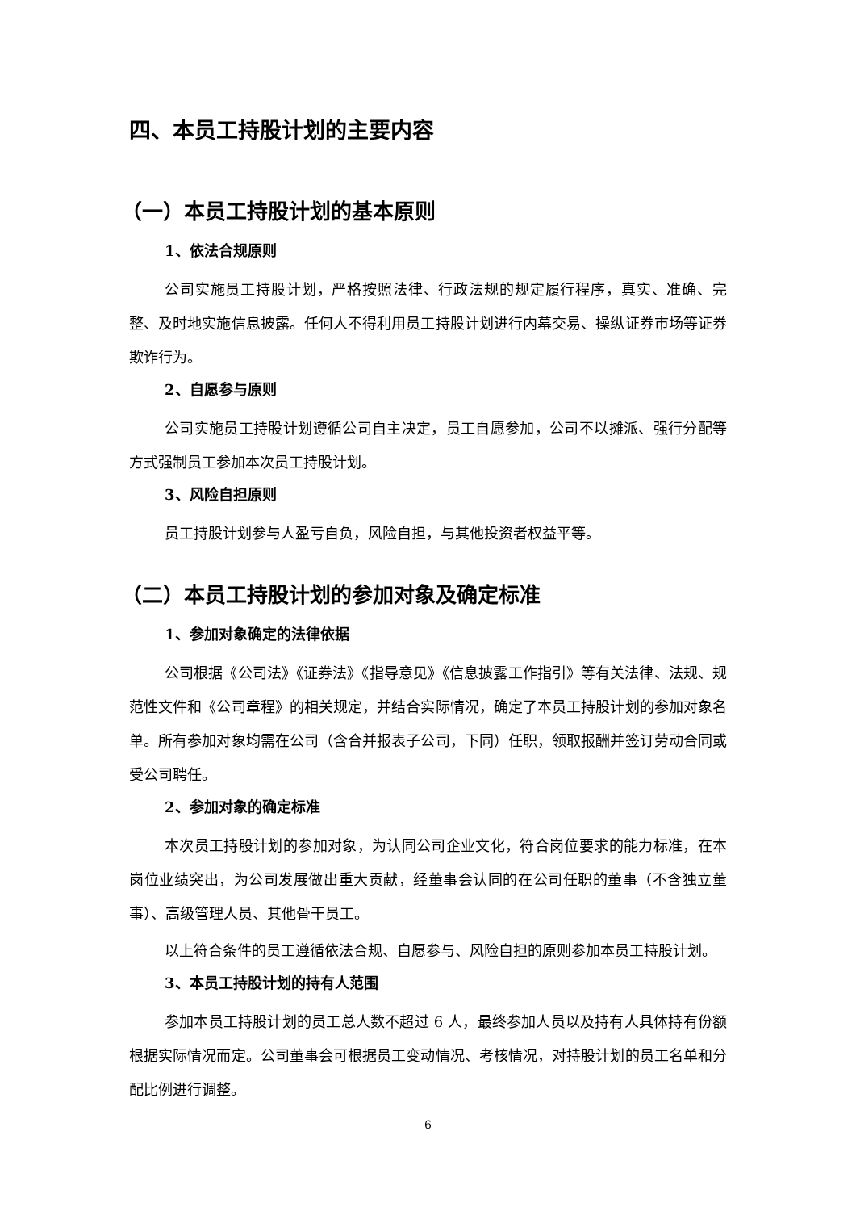四、本员工持股计划的主要内容
（一）本员工持股计划的基本原则
1、依法合规原则
公司实施员工持股计划，严格按照法律、行政法规的规定履行程序，真实、准确、完整、及时地实施信息披露。任何人不得利用员工持股计划进行内幕交易、操纵证券市场等证券欺诈行为。
2、自愿参与原则
公司实施员工持股计划遵循公司自主决定，员工自愿参加，公司不以摊派、强行分配等方式强制员工参加本次员工持股计划。
3、风险自担原则
员工持股计划参与人盈亏自负，风险自担，与其他投资者权益平等。
（二）本员工持股计划的参加对象及确定标准
1、参加对象确定的法律依据
公司根据《公司法》《证券法》《指导意见》《信息披露工作指引》等有关法律、法规、规范性文件和《公司章程》的相关规定，并结合实际情况，确定了本员工持股计划的参加对象名单。所有参加对象均需在公司（含合并报表子公司，下同）任职，领取报酬并签订劳动合同或受公司聘任。
2、参加对象的确定标准
本次员工持股计划的参加对象，为认同公司企业文化，符合岗位要求的能力标准，在本岗位业绩突出，为公司发展做出重大贡献，经董事会认同的在公司任职的董事（不含独立董事）、高级管理人员、其他骨干员工。
以上符合条件的员工遵循依法合规、自愿参与、风险自担的原则参加本员工持股计划。
3、本员工持股计划的持有人范围
参加本员工持股计划的员工总人数不超过 6 人，最终参加人员以及持有人具体持有份额根据实际情况而定。公司董事会可根据员工变动情况、考核情况，对持股计划的员工名单和分配比例进行调整。
6